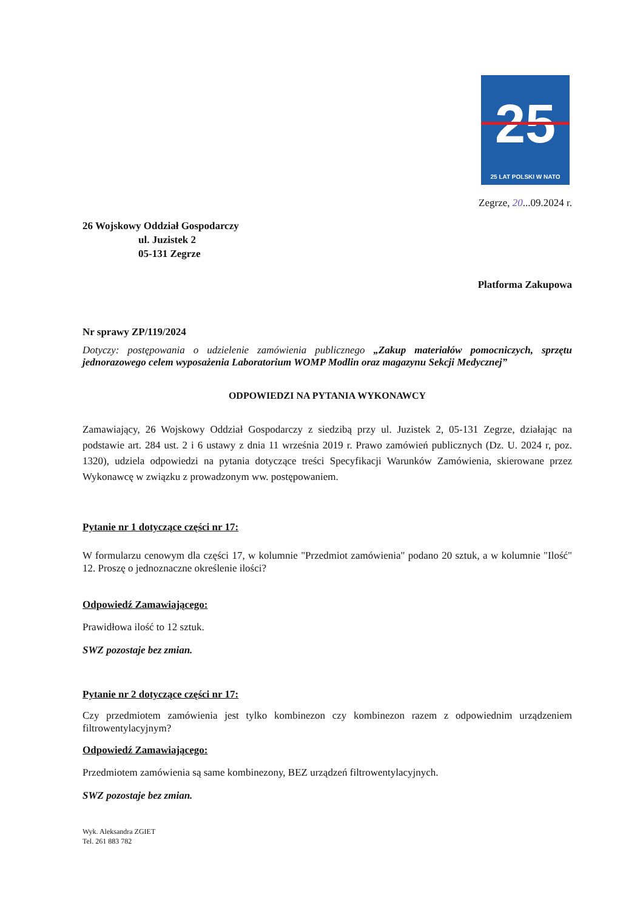25
25 LAT POLSKI W NATO
Zegrze, 20...09.2024 r.
26 Wojskowy Oddział Gospodarczy
ul. Juzistek 2
05-131 Zegrze
Platforma Zakupowa
Nr sprawy ZP/119/2024
Dotyczy: postępowania o udzielenie zamówienia publicznego „Zakup materiałów pomocniczych, sprzętu jednorazowego celem wyposażenia Laboratorium WOMP Modlin oraz magazynu Sekcji Medycznej”
ODPOWIEDZI NA PYTANIA WYKONAWCY
Zamawiający, 26 Wojskowy Oddział Gospodarczy z siedzibą przy ul. Juzistek 2, 05-131 Zegrze, działając na podstawie art. 284 ust. 2 i 6 ustawy z dnia 11 września 2019 r. Prawo zamówień publicznych (Dz. U. 2024 r, poz. 1320), udziela odpowiedzi na pytania dotyczące treści Specyfikacji Warunków Zamówienia, skierowane przez Wykonawcę w związku z prowadzonym ww. postępowaniem.
Pytanie nr 1 dotyczące części nr 17:
W formularzu cenowym dla części 17, w kolumnie "Przedmiot zamówienia" podano 20 sztuk, a w kolumnie "Ilość" 12. Proszę o jednoznaczne określenie ilości?
Odpowiedź Zamawiającego:
Prawidłowa ilość to 12 sztuk.
SWZ pozostaje bez zmian.
Pytanie nr 2 dotyczące części nr 17:
Czy przedmiotem zamówienia jest tylko kombinezon czy kombinezon razem z odpowiednim urządzeniem filtrowentylacyjnym?
Odpowiedź Zamawiającego:
Przedmiotem zamówienia są same kombinezony, BEZ urządzeń filtrowentylacyjnych.
SWZ pozostaje bez zmian.
Wyk. Aleksandra ZGIET
Tel. 261 883 782